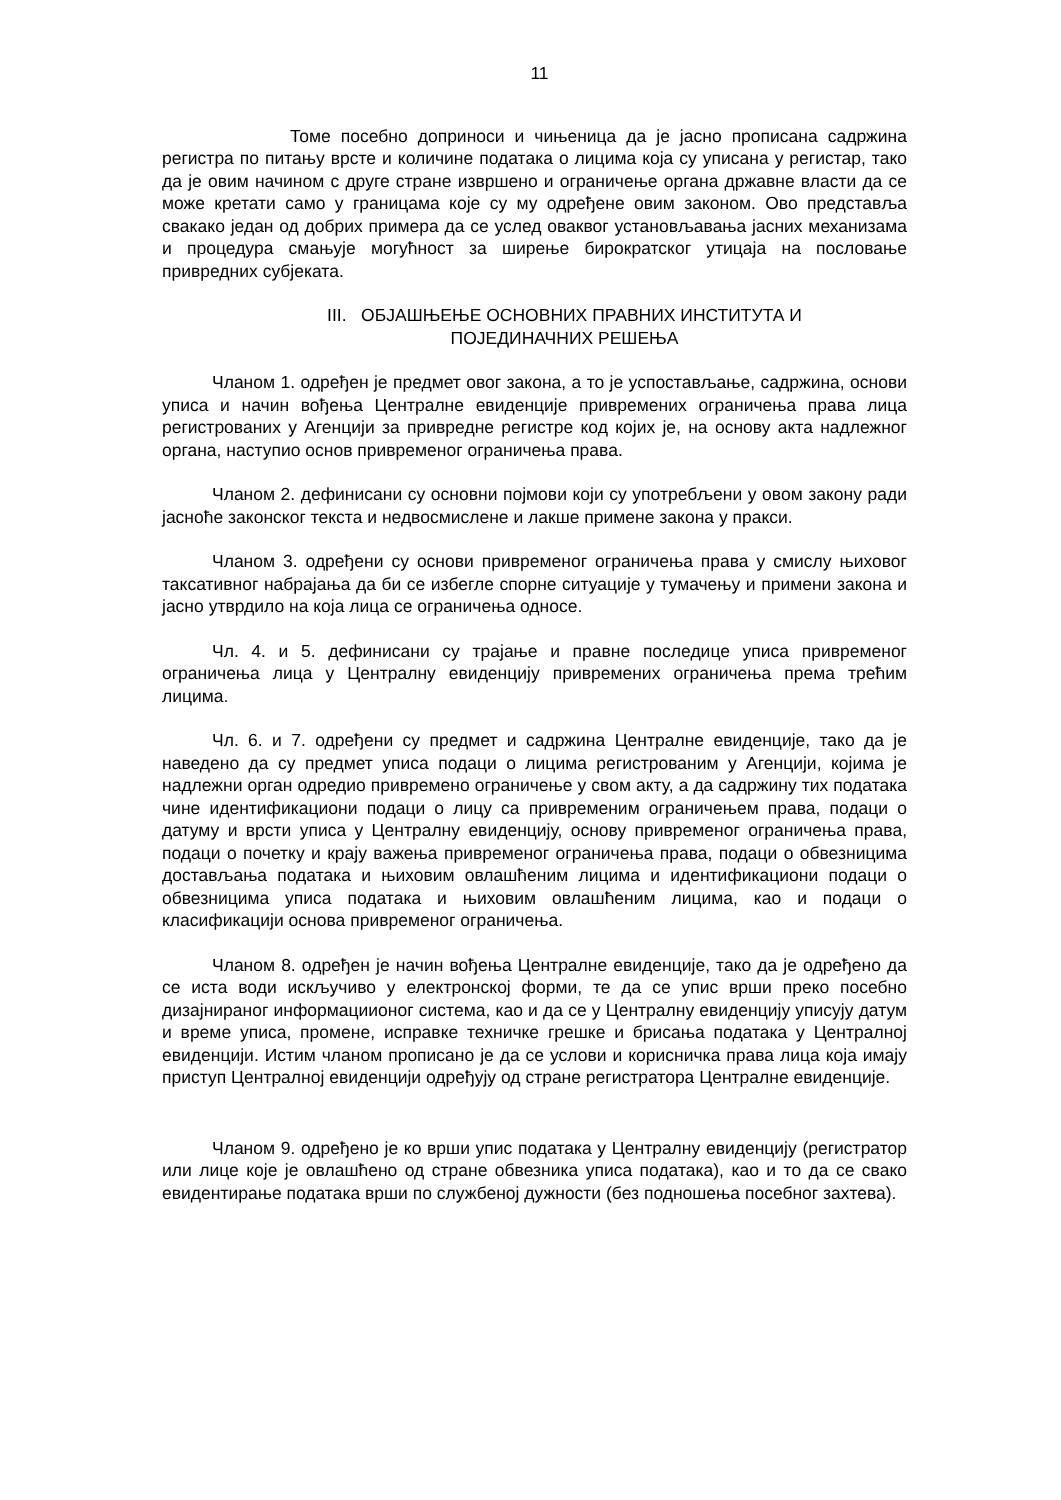11
Томе посебно доприноси и чињеница да је јасно прописана садржина регистра по питању врсте и количине података о лицима која су уписана у регистар, тако да је овим начином с друге стране извршено и ограничење органа државне власти да се може кретати само у границама које су му одређене овим законом. Ово представља свакако један од добрих примера да се услед оваквог установљавања јасних механизама и процедура смањује могућност за ширење бирократског утицаја на пословање привредних субјеката.
III. ОБЈАШЊЕЊЕ ОСНОВНИХ ПРАВНИХ ИНСТИТУТА И
ПОЈЕДИНАЧНИХ РЕШЕЊА
Чланом 1. одређен је предмет овог закона, а то је успостављање, садржина, основи уписа и начин вођења Централне евиденције привремених ограничења права лица регистрованих у Агенцији за привредне регистре код којих је, на основу акта надлежног органа, наступио основ привременог ограничења права.
Чланом 2. дефинисани су основни појмови који су употребљени у овом закону ради јасноће законског текста и недвосмислене и лакше примене закона у пракси.
Чланом 3. одређени су основи привременог ограничења права у смислу њиховог таксативног набрајања да би се избегле спорне ситуације у тумачењу и примени закона и јасно утврдило на која лица се ограничења односе.
Чл. 4. и 5. дефинисани су трајање и правне последице уписа привременог ограничења лица у Централну евиденцију привремених ограничења према трећим лицима.
Чл. 6. и 7. одређени су предмет и садржина Централне евиденције, тако да је наведено да су предмет уписа подаци о лицима регистрованим у Агенцији, којима је надлежни орган одредио привремено ограничење у свом акту, а да садржину тих података чине идентификациони подаци о лицу са привременим ограничењем права, подаци о датуму и врсти уписа у Централну евиденцију, основу привременог ограничења права, подаци о почетку и крају важења привременог ограничења права, подаци о обвезницима достављања података и њиховим овлашћеним лицима и идентификациони подаци о обвезницима уписа података и њиховим овлашћеним лицима, као и подаци о класификацији основа привременог ограничења.
Чланом 8. одређен је начин вођења Централне евиденције, тако да је одређено да се иста води искључиво у електронској форми, те да се упис врши преко посебно дизајнираног информациионог система, као и да се у Централну евиденцију уписују датум и време уписа, промене, исправке техничке грешке и брисања података у Централној евиденцији. Истим чланом прописано је да се услови и корисничка права лица која имају приступ Централној евиденцији одређују од стране регистратора Централне евиденције.
Чланом 9. одређено је ко врши упис података у Централну евиденцију (регистратор или лице које је овлашћено од стране обвезника уписа података), као и то да се свако евидентирање података врши по службеној дужности (без подношења посебног захтева).